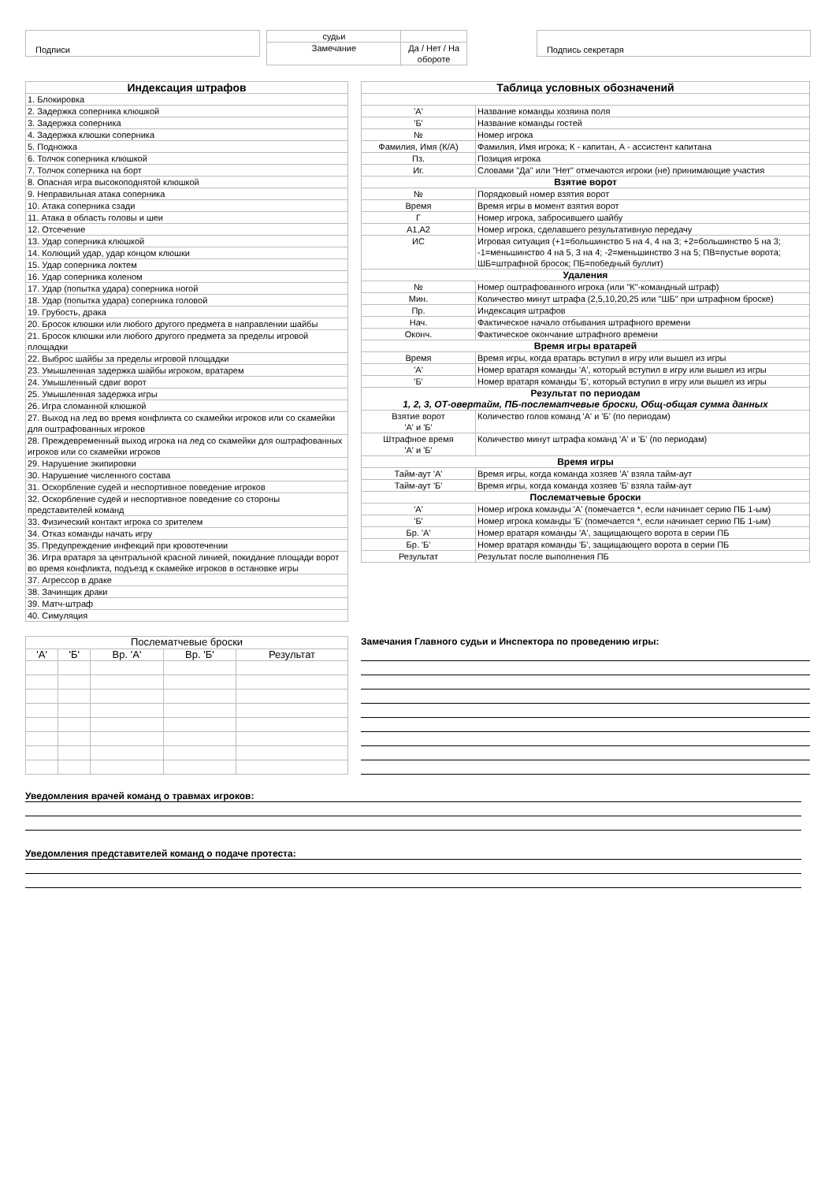Подписи
| судьи | |
| Замечание | Да / Нет / На обороте |
Подпись секретаря
| Индексация штрафов |
| --- |
| 1. Блокировка |
| 2. Задержка соперника клюшкой |
| 3. Задержка соперника |
| 4. Задержка клюшки соперника |
| 5. Подножка |
| 6. Толчок соперника клюшкой |
| 7. Толчок соперника на борт |
| 8. Опасная игра высокоподнятой клюшкой |
| 9. Неправильная атака соперника |
| 10. Атака соперника сзади |
| 11. Атака в область головы и шеи |
| 12. Отсечение |
| 13. Удар соперника клюшкой |
| 14. Колющий удар, удар концом клюшки |
| 15. Удар соперника локтем |
| 16. Удар соперника коленом |
| 17. Удар (попытка удара) соперника ногой |
| 18. Удар (попытка удара) соперника головой |
| 19. Грубость, драка |
| 20. Бросок клюшки или любого другого предмета в направлении шайбы |
| 21. Бросок клюшки или любого другого предмета за пределы игровой площадки |
| 22. Выброс шайбы за пределы игровой площадки |
| 23. Умышленная задержка шайбы игроком, вратарем |
| 24. Умышленный сдвиг ворот |
| 25. Умышленная задержка игры |
| 26. Игра сломанной клюшкой |
| 27. Выход на лед во время конфликта со скамейки игроков или со скамейки для оштрафованных игроков |
| 28. Преждевременный выход игрока на лед со скамейки для оштрафованных игроков или со скамейки игроков |
| 29. Нарушение экипировки |
| 30. Нарушение численного состава |
| 31. Оскорбление судей и неспортивное поведение игроков |
| 32. Оскорбление судей и неспортивное поведение со стороны представителей команд |
| 33. Физический контакт игрока со зрителем |
| 34. Отказ команды начать игру |
| 35. Предупреждение инфекций при кровотечении |
| 36. Игра вратаря за центральной красной линией, покидание площади ворот во время конфликта, подъезд к скамейке игроков в остановке игры |
| 37. Агрессор в драке |
| 38. Зачинщик драки |
| 39. Матч-штраф |
| 40. Симуляция |
| Таблица условных обозначений | |
| --- | --- |
| 'А' | Название команды хозяина поля |
| 'Б' | Название команды гостей |
| № | Номер игрока |
| Фамилия, Имя (К/А) | Фамилия, Имя игрока; К - капитан, А - ассистент капитана |
| Пз. | Позиция игрока |
| Иг. | Словами "Да" или "Нет" отмечаются игроки (не) принимающие участия |
| Взятие ворот | |
| № | Порядковый номер взятия ворот |
| Время | Время игры в момент взятия ворот |
| Г | Номер игрока, забросившего шайбу |
| А1,А2 | Номер игрока, сделавшего результативную передачу |
| ИС | Игровая ситуация (+1=большинство 5 на 4, 4 на 3; +2=большинство 5 на 3; -1=меньшинство 4 на 5, 3 на 4; -2=меньшинство 3 на 5; ПВ=пустые ворота; ШБ=штрафной бросок; ПБ=победный буллит) |
| Удаления | |
| № | Номер оштрафованного игрока (или "К"-командный штраф) |
| Мин. | Количество минут штрафа (2,5,10,20,25 или "ШБ" при штрафном броске) |
| Пр. | Индексация штрафов |
| Нач. | Фактическое начало отбывания штрафного времени |
| Оконч. | Фактическое окончание штрафного времени |
| Время игры вратарей | |
| Время | Время игры, когда вратарь вступил в игру или вышел из игры |
| 'А' | Номер вратаря команды 'А', который вступил в игру или вышел из игры |
| 'Б' | Номер вратаря команды 'Б', который вступил в игру или вышел из игры |
| Результат по периодам 1, 2, 3, ОТ-овертайм, ПБ-послематчевые броски, Общ-общая сумма данных | |
| Взятие ворот 'А' и 'Б' | Количество голов команд 'А' и 'Б' (по периодам) |
| Штрафное время 'А' и 'Б' | Количество минут штрафа команд 'А' и 'Б' (по периодам) |
| Время игры | |
| Тайм-аут 'А' | Время игры, когда команда хозяев 'А' взяла тайм-аут |
| Тайм-аут 'Б' | Время игры, когда команда хозяев 'Б' взяла тайм-аут |
| Послематчевые броски | |
| 'А' | Номер игрока команды 'А' (помечается *, если начинает серию ПБ 1-ым) |
| 'Б' | Номер игрока команды 'Б' (помечается *, если начинает серию ПБ 1-ым) |
| Бр. 'А' | Номер вратаря команды 'А', защищающего ворота в серии ПБ |
| Бр. 'Б' | Номер вратаря команды 'Б', защищающего ворота в серии ПБ |
| Результат | Результат после выполнения ПБ |
| Послематчевые броски | | | | |
| 'А' | 'Б' | Вр. 'А' | Вр. 'Б' | Результат |
Замечания Главного судьи и Инспектора по проведению игры:
Уведомления врачей команд о травмах игроков:
Уведомления представителей команд о подаче протеста: